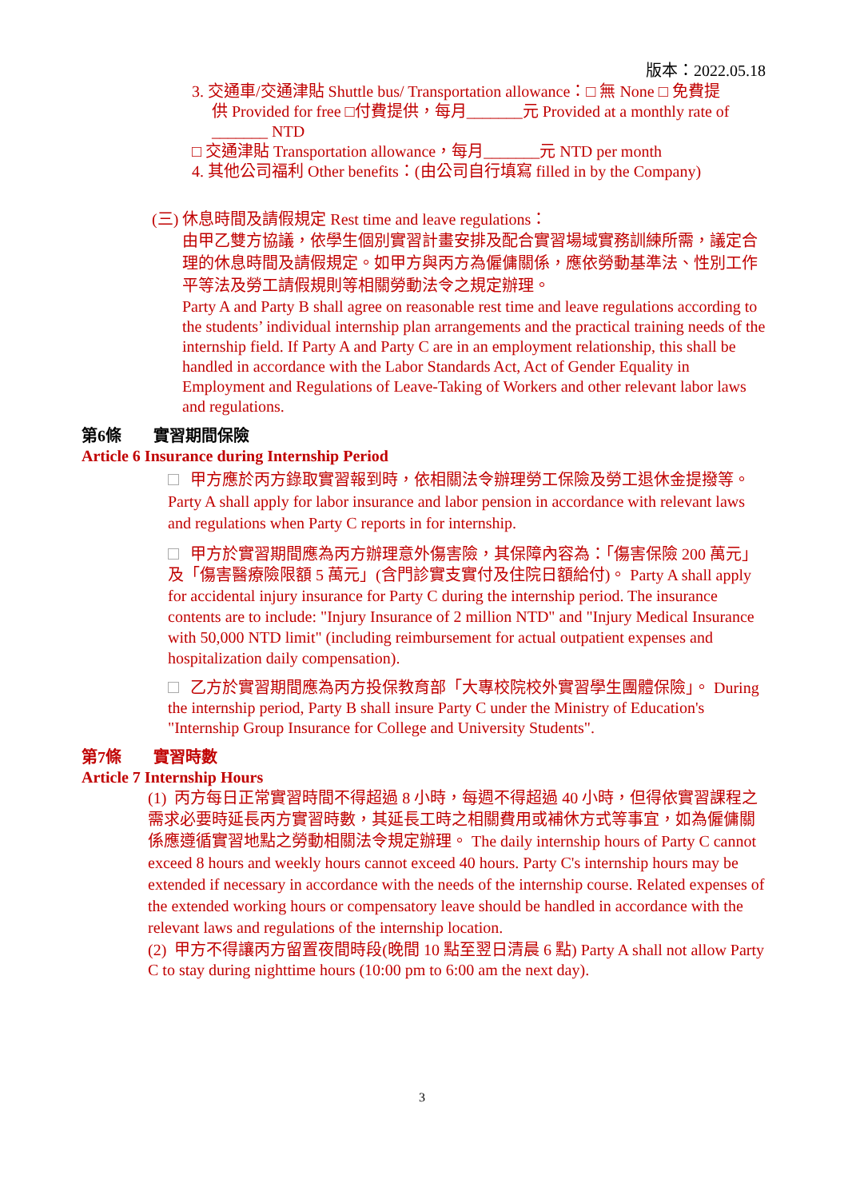版本：2022.05.18
3. 交通車/交通津貼 Shuttle bus/ Transportation allowance：□ 無 None □ 免費提
供 Provided for free □付費提供，每月_______元 Provided at a monthly rate of _______ NTD
□ 交通津貼 Transportation allowance，每月_______元 NTD per month
4. 其他公司福利 Other benefits：(由公司自行填寫 filled in by the Company)
(三) 休息時間及請假規定 Rest time and leave regulations：
由甲乙雙方協議，依學生個別實習計畫安排及配合實習場域實務訓練所需，議定合理的休息時間及請假規定。如甲方與丙方為僱傭關係，應依勞動基準法、性別工作平等法及勞工請假規則等相關勞動法令之規定辦理。
Party A and Party B shall agree on reasonable rest time and leave regulations according to the students’ individual internship plan arrangements and the practical training needs of the internship field. If Party A and Party C are in an employment relationship, this shall be handled in accordance with the Labor Standards Act, Act of Gender Equality in Employment and Regulations of Leave-Taking of Workers and other relevant labor laws and regulations.
第6條 實習期間保險
Article 6 Insurance during Internship Period
甲方應於丙方錄取實習報到時，依相關法令辦理勞工保險及勞工退休金提撥等。 Party A shall apply for labor insurance and labor pension in accordance with relevant laws and regulations when Party C reports in for internship.
甲方於實習期間應為丙方辦理意外傷害險，其保障內容為：「傷害保險 200 萬元」及「傷害醫療險限額 5 萬元」(含門診實支實付及住院日額給付)。 Party A shall apply for accidental injury insurance for Party C during the internship period. The insurance contents are to include: "Injury Insurance of 2 million NTD" and "Injury Medical Insurance with 50,000 NTD limit" (including reimbursement for actual outpatient expenses and hospitalization daily compensation).
乙方於實習期間應為丙方投保教育部「大專校院校外實習學生團體保險」。 During the internship period, Party B shall insure Party C under the Ministry of Education's "Internship Group Insurance for College and University Students".
第7條 實習時數
Article 7 Internship Hours
(1) 丙方每日正常實習時間不得超過 8 小時，每週不得超過 40 小時，但得依實習課程之需求必要時延長丙方實習時數，其延長工時之相關費用或補休方式等事宜，如為僱傭關係應遵循實習地點之勞動相關法令規定辦理。 The daily internship hours of Party C cannot exceed 8 hours and weekly hours cannot exceed 40 hours. Party C's internship hours may be extended if necessary in accordance with the needs of the internship course. Related expenses of the extended working hours or compensatory leave should be handled in accordance with the relevant laws and regulations of the internship location.
(2) 甲方不得讓丙方留置夜間時段(晚間 10 點至翌日清晨 6 點) Party A shall not allow Party C to stay during nighttime hours (10:00 pm to 6:00 am the next day).
3